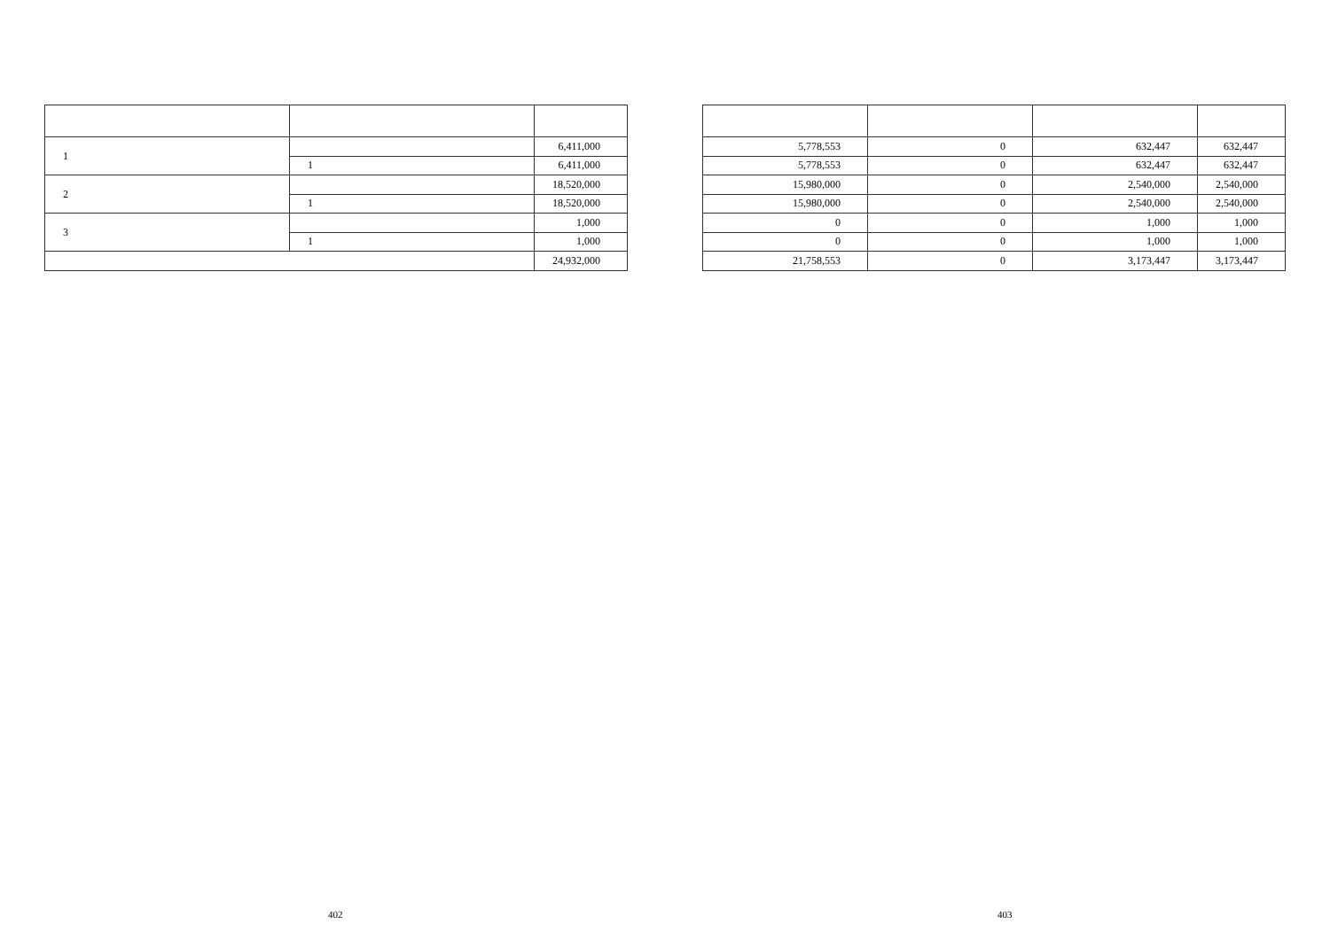| 1 | | 6,411,000 |
| | 1 | 6,411,000 |
| 2 | | 18,520,000 |
| | 1 | 18,520,000 |
| 3 | | 1,000 |
| | 1 | 1,000 |
| | | 24,932,000 |
| 5,778,553 | 0 | 632,447 | 632,447 |
| 5,778,553 | 0 | 632,447 | 632,447 |
| 15,980,000 | 0 | 2,540,000 | 2,540,000 |
| 15,980,000 | 0 | 2,540,000 | 2,540,000 |
| 0 | 0 | 1,000 | 1,000 |
| 0 | 0 | 1,000 | 1,000 |
| 21,758,553 | 0 | 3,173,447 | 3,173,447 |
402 403